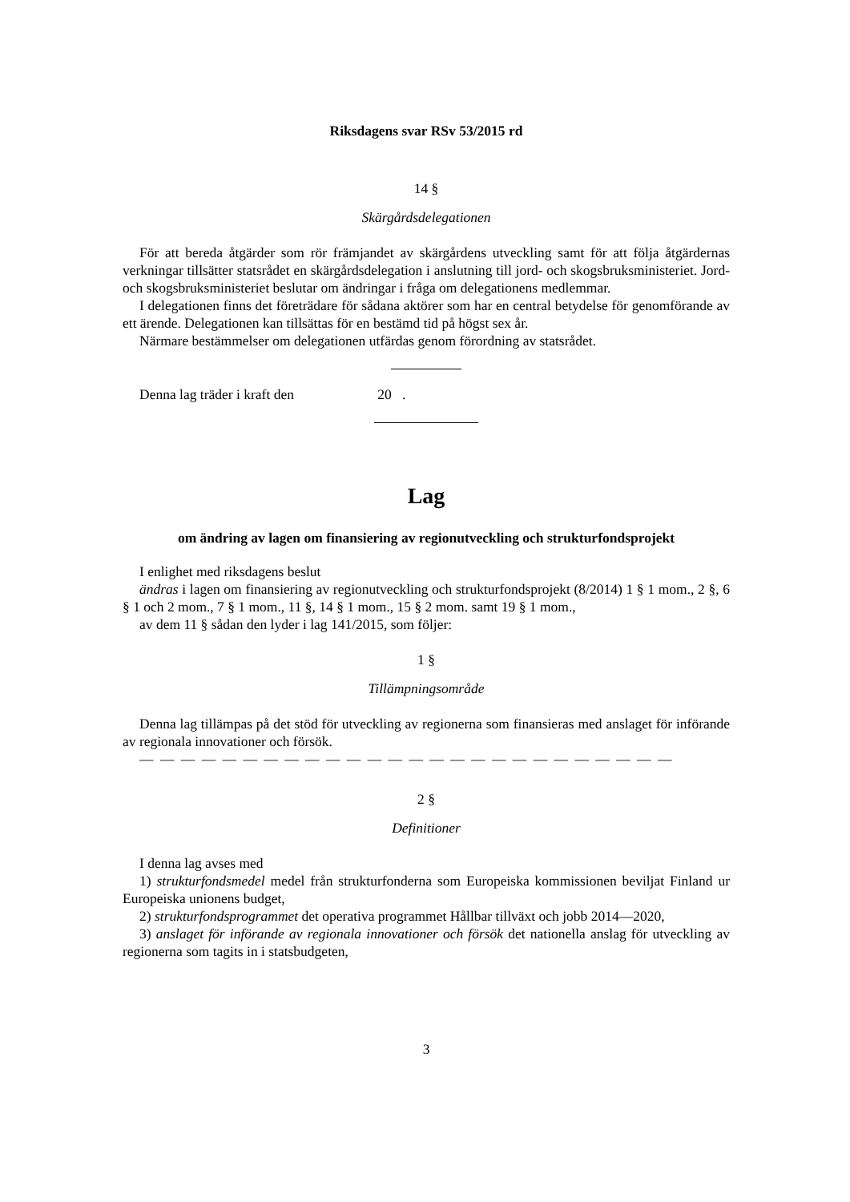Riksdagens svar RSv 53/2015 rd
14 §
Skärgårdsdelegationen
För att bereda åtgärder som rör främjandet av skärgårdens utveckling samt för att följa åtgärdernas verkningar tillsätter statsrådet en skärgårdsdelegation i anslutning till jord- och skogsbruksministeriet. Jord- och skogsbruksministeriet beslutar om ändringar i fråga om delegationens medlemmar.
I delegationen finns det företrädare för sådana aktörer som har en central betydelse för genomförande av ett ärende. Delegationen kan tillsättas för en bestämd tid på högst sex år.
Närmare bestämmelser om delegationen utfärdas genom förordning av statsrådet.
Denna lag träder i kraft den 20 .
Lag
om ändring av lagen om finansiering av regionutveckling och strukturfondsprojekt
I enlighet med riksdagens beslut
ändras i lagen om finansiering av regionutveckling och strukturfondsprojekt (8/2014) 1 § 1 mom., 2 §, 6 § 1 och 2 mom., 7 § 1 mom., 11 §, 14 § 1 mom., 15 § 2 mom. samt 19 § 1 mom.,
av dem 11 § sådan den lyder i lag 141/2015, som följer:
1 §
Tillämpningsområde
Denna lag tillämpas på det stöd för utveckling av regionerna som finansieras med anslaget för införande av regionala innovationer och försök.
— — — — — — — — — — — — — — — — — — — — — — — — — —
2 §
Definitioner
I denna lag avses med
1) strukturfondsmedel medel från strukturfonderna som Europeiska kommissionen beviljat Finland ur Europeiska unionens budget,
2) strukturfondsprogrammet det operativa programmet Hållbar tillväxt och jobb 2014—2020,
3) anslaget för införande av regionala innovationer och försök det nationella anslag för utveckling av regionerna som tagits in i statsbudgeten,
3